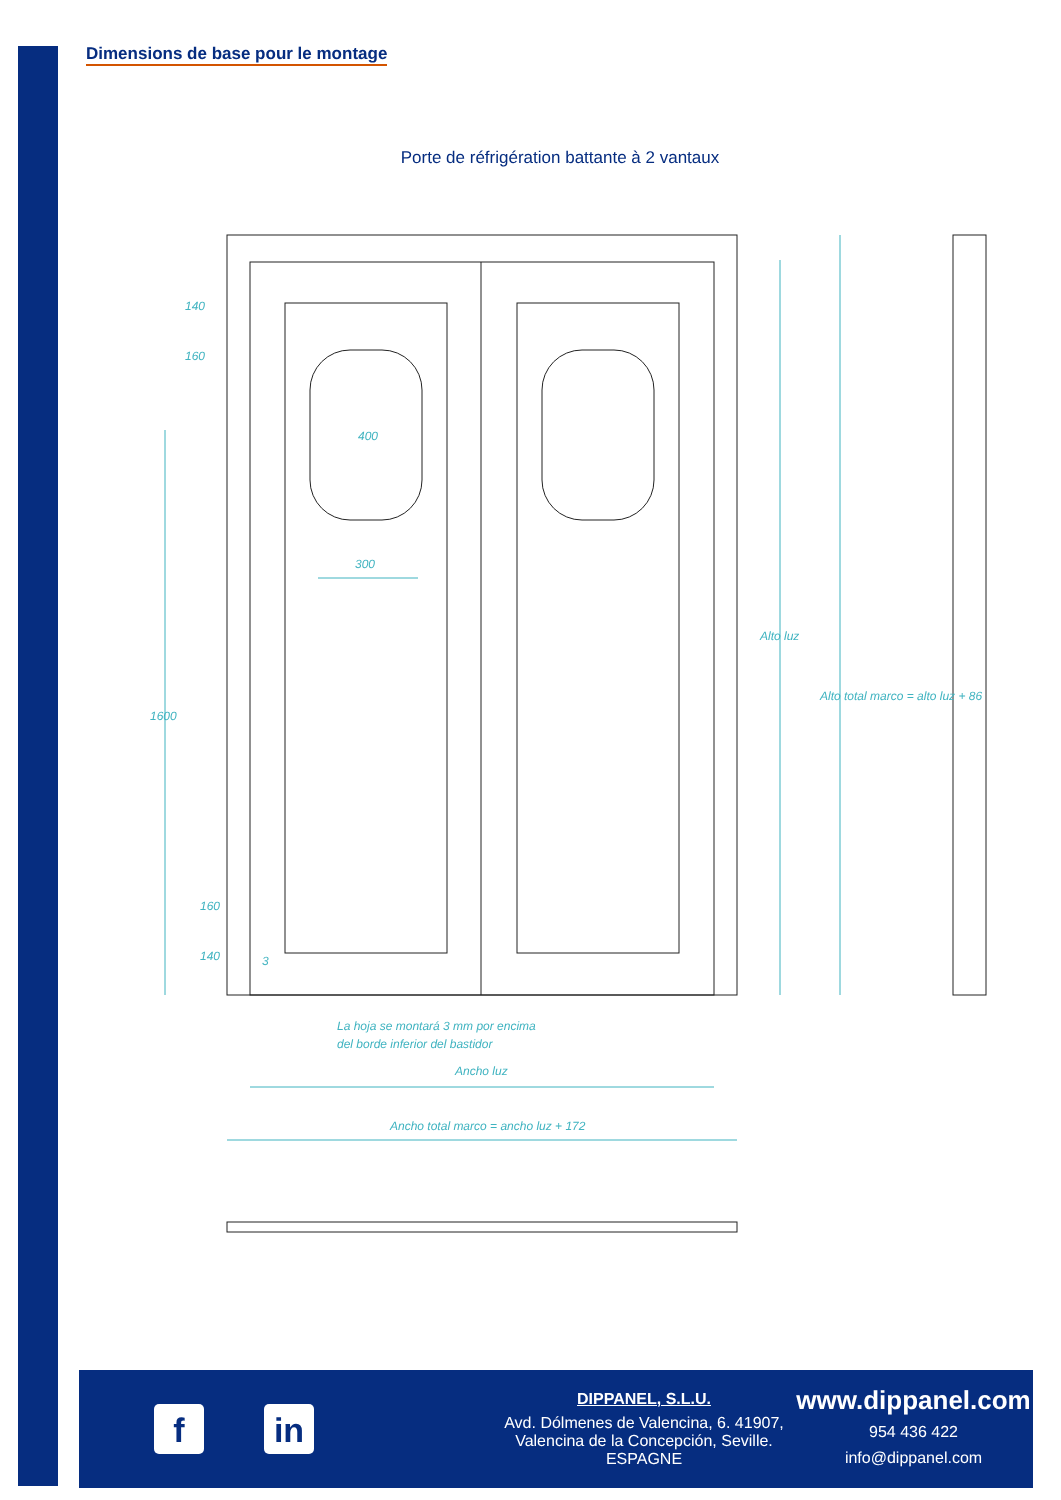Dimensions de base pour le montage
Porte de réfrigération battante à 2 vantaux
300
Ancho luz
Ancho total marco = ancho luz + 172
La hoja se montará 3 mm por encima
del borde inferior del bastidor
1600
400
Alto luz
Alto total marco = alto luz + 86
140
160
160
140
3
f in
DIPPANEL, S.L.U.
Avd. Dólmenes de Valencina, 6. 41907, Valencina de la Concepción, Seville.
ESPAGNE
www.dippanel.com
954 436 422
info@dippanel.com